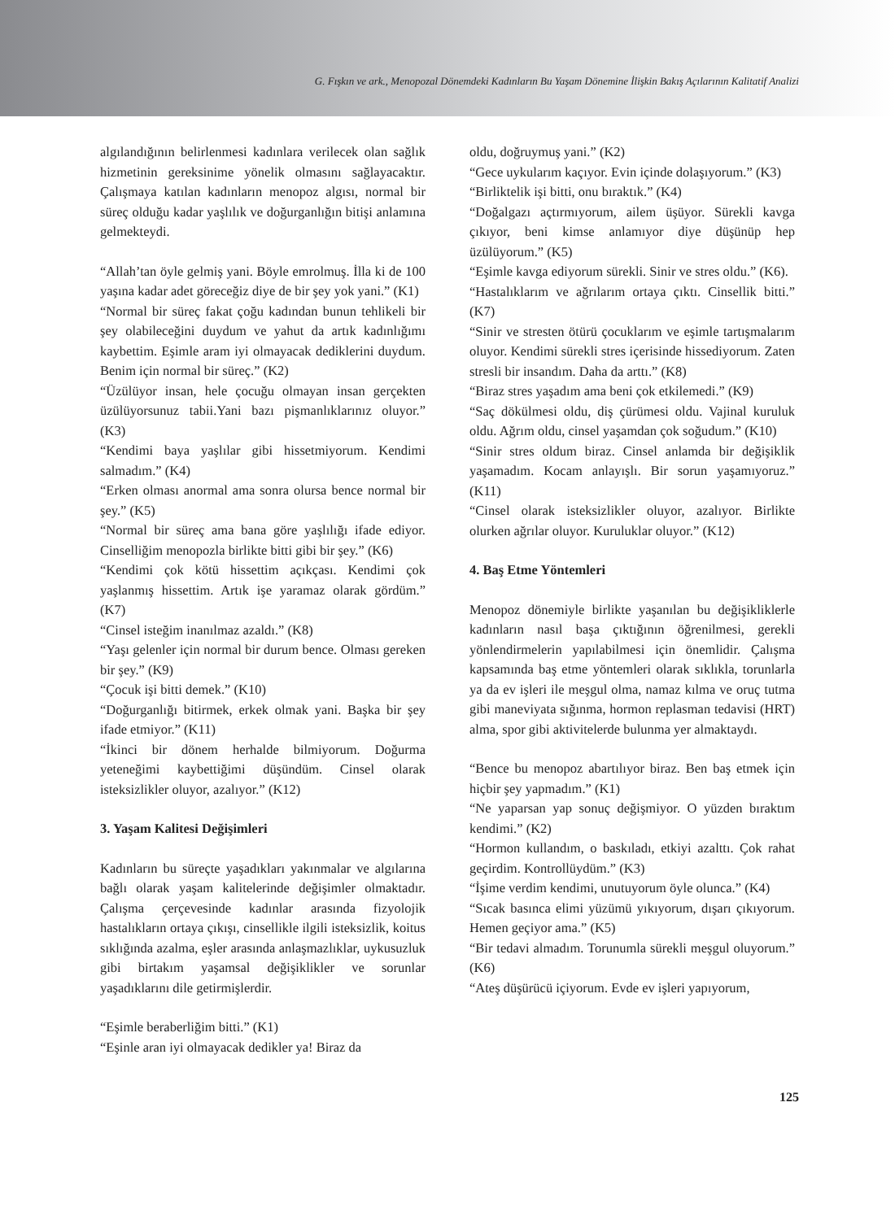G. Fışkın ve ark., Menopozal Dönemdeki Kadınların Bu Yaşam Dönemine İlişkin Bakış Açılarının Kalitatif Analizi
algılandığının belirlenmesi kadınlara verilecek olan sağlık hizmetinin gereksinime yönelik olmasını sağlayacaktır. Çalışmaya katılan kadınların menopoz algısı, normal bir süreç olduğu kadar yaşlılık ve doğurganlığın bitişi anlamına gelmekteydi.
“Allah’tan öyle gelmiş yani. Böyle emrolmuş. İlla ki de 100 yaşına kadar adet göreceğiz diye de bir şey yok yani.” (K1)
“Normal bir süreç fakat çoğu kadından bunun tehlikeli bir şey olabileceğini duydum ve yahut da artık kadınlığımı kaybettim. Eşimle aram iyi olmayacak dediklerini duydum. Benim için normal bir süreç.” (K2)
“Üzülüyor insan, hele çocuğu olmayan insan gerçekten üzülüyorsunuz tabii.Yani bazı pişmanlıklarınız oluyor.” (K3)
“Kendimi baya yaşlılar gibi hissetmiyorum. Kendimi salmadım.” (K4)
“Erken olması anormal ama sonra olursa bence normal bir şey.” (K5)
“Normal bir süreç ama bana göre yaşlılığı ifade ediyor. Cinselliğim menopozla birlikte bitti gibi bir şey.” (K6)
“Kendimi çok kötü hissettim açıkçası. Kendimi çok yaşlanmış hissettim. Artık işe yaramaz olarak gördüm.” (K7)
“Cinsel isteğim inanılmaz azaldı.” (K8)
“Yaşı gelenler için normal bir durum bence. Olması gereken bir şey.” (K9)
“Çocuk işi bitti demek.” (K10)
“Doğurganlığı bitirmek, erkek olmak yani. Başka bir şey ifade etmiyor.” (K11)
“İkinci bir dönem herhalde bilmiyorum. Doğurma yeteneğimi kaybettiğimi düşündüm. Cinsel olarak isteksizlikler oluyor, azalıyor.” (K12)
3. Yaşam Kalitesi Değişimleri
Kadınların bu süreçte yaşadıkları yakınmalar ve algılarına bağlı olarak yaşam kalitelerinde değişimler olmaktadır. Çalışma çerçevesinde kadınlar arasında fizyolojik hastalıkların ortaya çıkışı, cinsellikle ilgili isteksizlik, koitus sıklığında azalma, eşler arasında anlaşmazlıklar, uykusuzluk gibi birtakım yaşamsal değişiklikler ve sorunlar yaşadıklarını dile getirmişlerdir.
“Eşimle beraberliğim bitti.” (K1)
“Eşinle aran iyi olmayacak dedikler ya! Biraz da
oldu, doğruymuş yani.” (K2)
“Gece uykularım kaçıyor. Evin içinde dolaşıyorum.” (K3)
“Birliktelik işi bitti, onu bıraktık.” (K4)
“Doğalgazı açtırmıyorum, ailem üşüyor. Sürekli kavga çıkıyor, beni kimse anlamıyor diye düşünüp hep üzülüyorum.” (K5)
“Eşimle kavga ediyorum sürekli. Sinir ve stres oldu.” (K6).
“Hastalıklarım ve ağrılarım ortaya çıktı. Cinsellik bitti.” (K7)
“Sinir ve stresten ötürü çocuklarım ve eşimle tartışmalarım oluyor. Kendimi sürekli stres içerisinde hissediyorum. Zaten stresli bir insandım. Daha da arttı.” (K8)
“Biraz stres yaşadım ama beni çok etkilemedi.” (K9)
“Saç dökülmesi oldu, diş çürümesi oldu. Vajinal kuruluk oldu. Ağrım oldu, cinsel yaşamdan çok soğudum.” (K10)
“Sinir stres oldum biraz. Cinsel anlamda bir değişiklik yaşamadım. Kocam anlayışlı. Bir sorun yaşamıyoruz.” (K11)
“Cinsel olarak isteksizlikler oluyor, azalıyor. Birlikte olurken ağrılar oluyor. Kuruluklar oluyor.” (K12)
4. Baş Etme Yöntemleri
Menopoz dönemiyle birlikte yaşanılan bu değişikliklerle kadınların nasıl başa çıktığının öğrenilmesi, gerekli yönlendirmelerin yapılabilmesi için önemlidir. Çalışma kapsamında baş etme yöntemleri olarak sıklıkla, torunlarla ya da ev işleri ile meşgul olma, namaz kılma ve oruç tutma gibi maneviyata sığınma, hormon replasman tedavisi (HRT) alma, spor gibi aktivitelerde bulunma yer almaktaydı.
“Bence bu menopoz abartılıyor biraz. Ben baş etmek için hiçbir şey yapmadım.” (K1)
“Ne yaparsan yap sonuç değişmiyor. O yüzden bıraktım kendimi.” (K2)
“Hormon kullandım, o baskıladı, etkiyi azalttı. Çok rahat geçirdim. Kontrollüydüm.” (K3)
“İşime verdim kendimi, unutuyorum öyle olunca.” (K4)
“Sıcak basınca elimi yüzümü yıkıyorum, dışarı çıkıyorum. Hemen geçiyor ama.” (K5)
“Bir tedavi almadım. Torunumla sürekli meşgul oluyorum.” (K6)
“Ateş düşürücü içiyorum. Evde ev işleri yapıyorum,
125